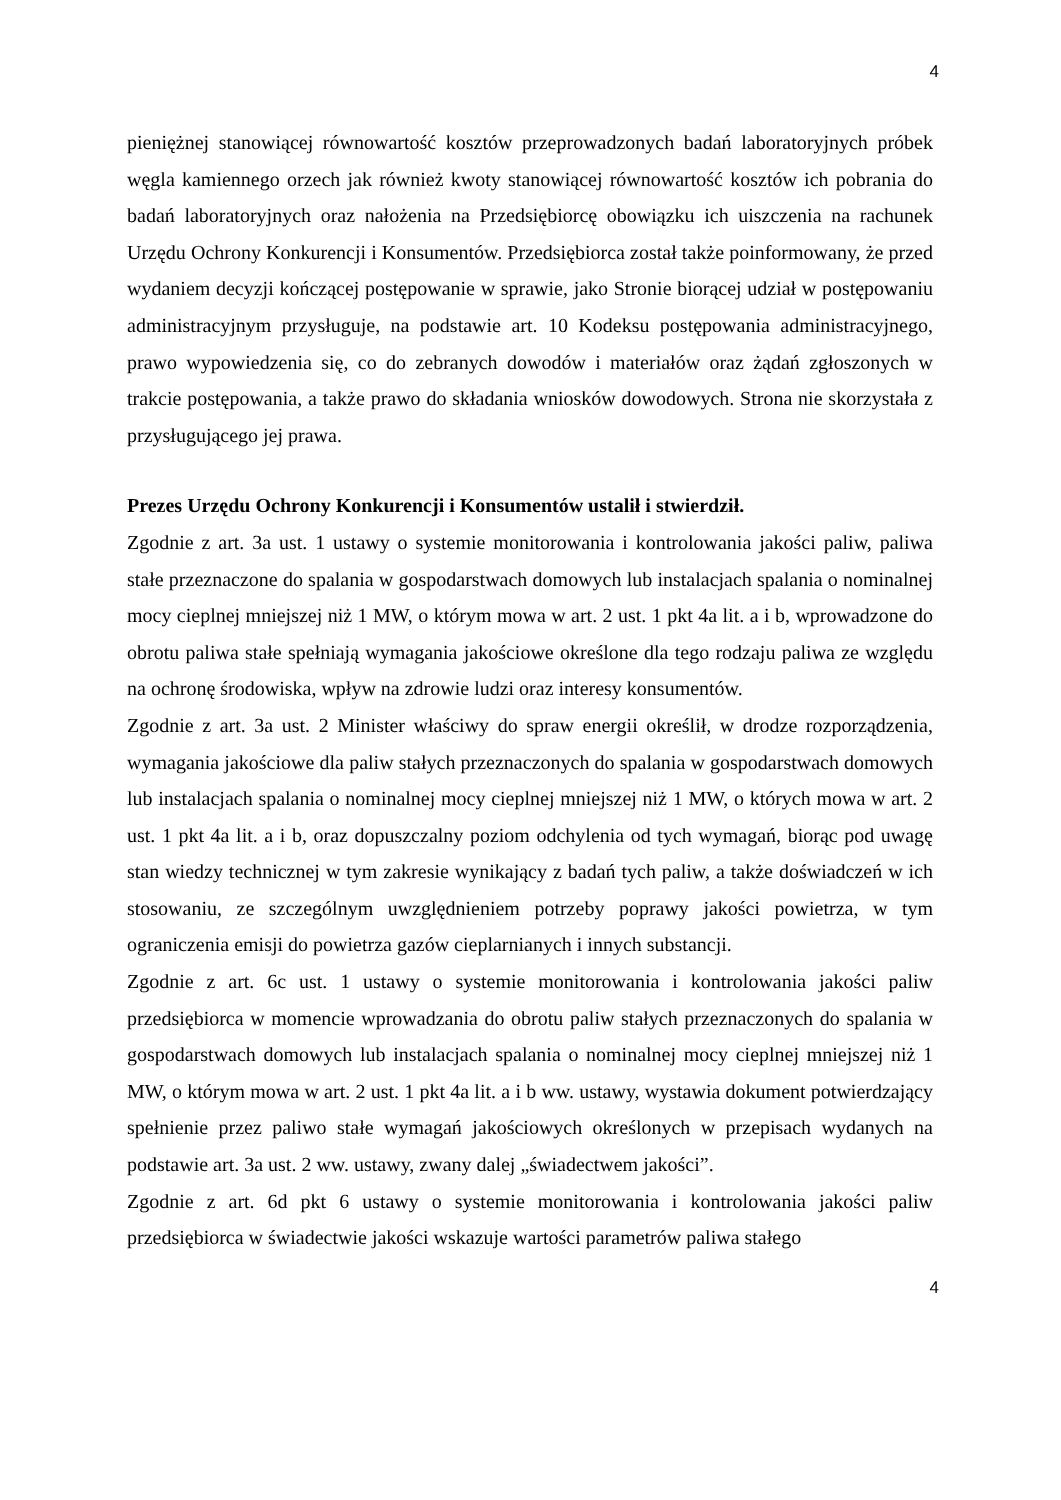4
pieniężnej stanowiącej równowartość kosztów przeprowadzonych badań laboratoryjnych próbek węgla kamiennego orzech jak również kwoty stanowiącej równowartość kosztów ich pobrania do badań laboratoryjnych oraz nałożenia na Przedsiębiorcę obowiązku ich uiszczenia na rachunek Urzędu Ochrony Konkurencji i Konsumentów. Przedsiębiorca został także poinformowany, że przed wydaniem decyzji kończącej postępowanie w sprawie, jako Stronie biorącej udział w postępowaniu administracyjnym przysługuje, na podstawie art. 10 Kodeksu postępowania administracyjnego, prawo wypowiedzenia się, co do zebranych dowodów i materiałów oraz żądań zgłoszonych w trakcie postępowania, a także prawo do składania wniosków dowodowych. Strona nie skorzystała z przysługującego jej prawa.
Prezes Urzędu Ochrony Konkurencji i Konsumentów ustalił i stwierdził.
Zgodnie z art. 3a ust. 1 ustawy o systemie monitorowania i kontrolowania jakości paliw, paliwa stałe przeznaczone do spalania w gospodarstwach domowych lub instalacjach spalania o nominalnej mocy cieplnej mniejszej niż 1 MW, o którym mowa w art. 2 ust. 1 pkt 4a lit. a i b, wprowadzone do obrotu paliwa stałe spełniają wymagania jakościowe określone dla tego rodzaju paliwa ze względu na ochronę środowiska, wpływ na zdrowie ludzi oraz interesy konsumentów.
Zgodnie z art. 3a ust. 2 Minister właściwy do spraw energii określił, w drodze rozporządzenia, wymagania jakościowe dla paliw stałych przeznaczonych do spalania w gospodarstwach domowych lub instalacjach spalania o nominalnej mocy cieplnej mniejszej niż 1 MW, o których mowa w art. 2 ust. 1 pkt 4a lit. a i b, oraz dopuszczalny poziom odchylenia od tych wymagań, biorąc pod uwagę stan wiedzy technicznej w tym zakresie wynikający z badań tych paliw, a także doświadczeń w ich stosowaniu, ze szczególnym uwzględnieniem potrzeby poprawy jakości powietrza, w tym ograniczenia emisji do powietrza gazów cieplarnianych i innych substancji.
Zgodnie z art. 6c ust. 1 ustawy o systemie monitorowania i kontrolowania jakości paliw przedsiębiorca w momencie wprowadzania do obrotu paliw stałych przeznaczonych do spalania w gospodarstwach domowych lub instalacjach spalania o nominalnej mocy cieplnej mniejszej niż 1 MW, o którym mowa w art. 2 ust. 1 pkt 4a lit. a i b ww. ustawy, wystawia dokument potwierdzający spełnienie przez paliwo stałe wymagań jakościowych określonych w przepisach wydanych na podstawie art. 3a ust. 2 ww. ustawy, zwany dalej „świadectwem jakości”.
Zgodnie z art. 6d pkt 6 ustawy o systemie monitorowania i kontrolowania jakości paliw przedsiębiorca w świadectwie jakości wskazuje wartości parametrów paliwa stałego
4